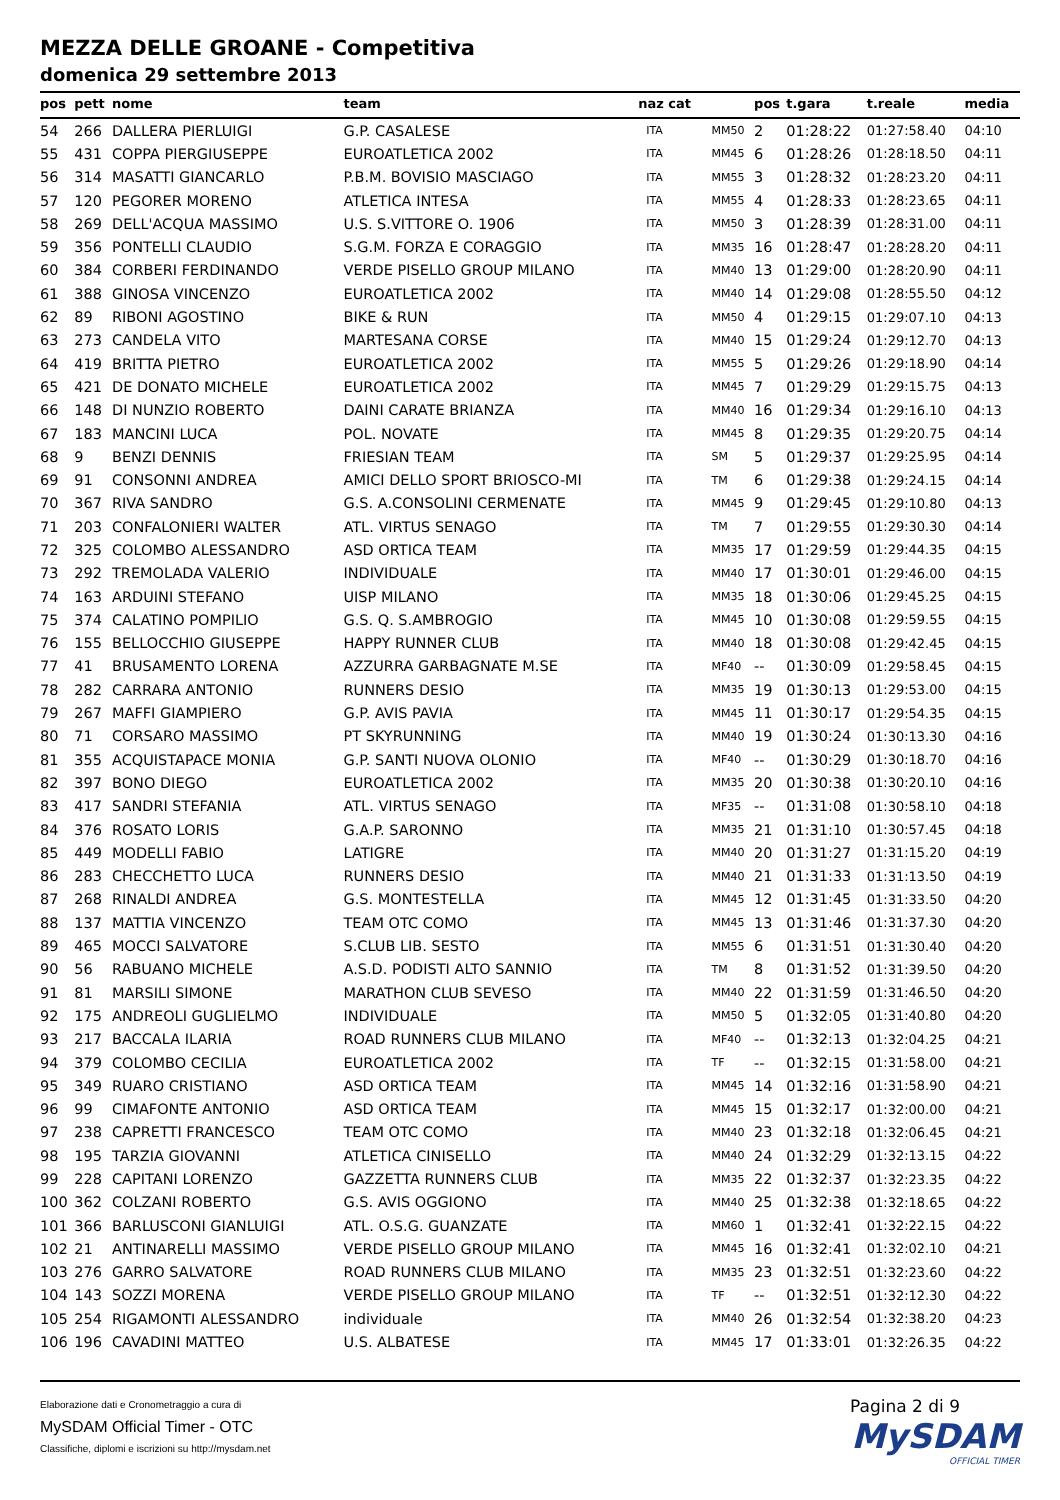MEZZA DELLE GROANE - Competitiva
domenica 29 settembre 2013
| pos | pett | nome | team | naz cat | | pos | t.gara | t.reale | media |
| --- | --- | --- | --- | --- | --- | --- | --- | --- | --- |
| 54 | 266 | DALLERA PIERLUIGI | G.P. CASALESE | ITA | MM50 | 2 | 01:28:22 | 01:27:58.40 | 04:10 |
| 55 | 431 | COPPA PIERGIUSEPPE | EUROATLETICA 2002 | ITA | MM45 | 6 | 01:28:26 | 01:28:18.50 | 04:11 |
| 56 | 314 | MASATTI GIANCARLO | P.B.M. BOVISIO MASCIAGO | ITA | MM55 | 3 | 01:28:32 | 01:28:23.20 | 04:11 |
| 57 | 120 | PEGORER MORENO | ATLETICA INTESA | ITA | MM55 | 4 | 01:28:33 | 01:28:23.65 | 04:11 |
| 58 | 269 | DELL'ACQUA MASSIMO | U.S. S.VITTORE O. 1906 | ITA | MM50 | 3 | 01:28:39 | 01:28:31.00 | 04:11 |
| 59 | 356 | PONTELLI CLAUDIO | S.G.M. FORZA E CORAGGIO | ITA | MM35 | 16 | 01:28:47 | 01:28:28.20 | 04:11 |
| 60 | 384 | CORBERI FERDINANDO | VERDE PISELLO GROUP MILANO | ITA | MM40 | 13 | 01:29:00 | 01:28:20.90 | 04:11 |
| 61 | 388 | GINOSA VINCENZO | EUROATLETICA 2002 | ITA | MM40 | 14 | 01:29:08 | 01:28:55.50 | 04:12 |
| 62 | 89 | RIBONI AGOSTINO | BIKE & RUN | ITA | MM50 | 4 | 01:29:15 | 01:29:07.10 | 04:13 |
| 63 | 273 | CANDELA VITO | MARTESANA CORSE | ITA | MM40 | 15 | 01:29:24 | 01:29:12.70 | 04:13 |
| 64 | 419 | BRITTA PIETRO | EUROATLETICA 2002 | ITA | MM55 | 5 | 01:29:26 | 01:29:18.90 | 04:14 |
| 65 | 421 | DE DONATO MICHELE | EUROATLETICA 2002 | ITA | MM45 | 7 | 01:29:29 | 01:29:15.75 | 04:13 |
| 66 | 148 | DI NUNZIO ROBERTO | DAINI CARATE BRIANZA | ITA | MM40 | 16 | 01:29:34 | 01:29:16.10 | 04:13 |
| 67 | 183 | MANCINI LUCA | POL. NOVATE | ITA | MM45 | 8 | 01:29:35 | 01:29:20.75 | 04:14 |
| 68 | 9 | BENZI DENNIS | FRIESIAN TEAM | ITA | SM | 5 | 01:29:37 | 01:29:25.95 | 04:14 |
| 69 | 91 | CONSONNI ANDREA | AMICI DELLO SPORT BRIOSCO-MI | ITA | TM | 6 | 01:29:38 | 01:29:24.15 | 04:14 |
| 70 | 367 | RIVA SANDRO | G.S. A.CONSOLINI CERMENATE | ITA | MM45 | 9 | 01:29:45 | 01:29:10.80 | 04:13 |
| 71 | 203 | CONFALONIERI WALTER | ATL. VIRTUS SENAGO | ITA | TM | 7 | 01:29:55 | 01:29:30.30 | 04:14 |
| 72 | 325 | COLOMBO ALESSANDRO | ASD ORTICA TEAM | ITA | MM35 | 17 | 01:29:59 | 01:29:44.35 | 04:15 |
| 73 | 292 | TREMOLADA VALERIO | INDIVIDUALE | ITA | MM40 | 17 | 01:30:01 | 01:29:46.00 | 04:15 |
| 74 | 163 | ARDUINI STEFANO | UISP MILANO | ITA | MM35 | 18 | 01:30:06 | 01:29:45.25 | 04:15 |
| 75 | 374 | CALATINO POMPILIO | G.S. Q. S.AMBROGIO | ITA | MM45 | 10 | 01:30:08 | 01:29:59.55 | 04:15 |
| 76 | 155 | BELLOCCHIO GIUSEPPE | HAPPY RUNNER CLUB | ITA | MM40 | 18 | 01:30:08 | 01:29:42.45 | 04:15 |
| 77 | 41 | BRUSAMENTO LORENA | AZZURRA GARBAGNATE M.SE | ITA | MF40 | -- | 01:30:09 | 01:29:58.45 | 04:15 |
| 78 | 282 | CARRARA ANTONIO | RUNNERS DESIO | ITA | MM35 | 19 | 01:30:13 | 01:29:53.00 | 04:15 |
| 79 | 267 | MAFFI GIAMPIERO | G.P. AVIS PAVIA | ITA | MM45 | 11 | 01:30:17 | 01:29:54.35 | 04:15 |
| 80 | 71 | CORSARO MASSIMO | PT SKYRUNNING | ITA | MM40 | 19 | 01:30:24 | 01:30:13.30 | 04:16 |
| 81 | 355 | ACQUISTAPACE MONIA | G.P. SANTI NUOVA OLONIO | ITA | MF40 | -- | 01:30:29 | 01:30:18.70 | 04:16 |
| 82 | 397 | BONO DIEGO | EUROATLETICA 2002 | ITA | MM35 | 20 | 01:30:38 | 01:30:20.10 | 04:16 |
| 83 | 417 | SANDRI STEFANIA | ATL. VIRTUS SENAGO | ITA | MF35 | -- | 01:31:08 | 01:30:58.10 | 04:18 |
| 84 | 376 | ROSATO LORIS | G.A.P. SARONNO | ITA | MM35 | 21 | 01:31:10 | 01:30:57.45 | 04:18 |
| 85 | 449 | MODELLI FABIO | LATIGRE | ITA | MM40 | 20 | 01:31:27 | 01:31:15.20 | 04:19 |
| 86 | 283 | CHECCHETTO LUCA | RUNNERS DESIO | ITA | MM40 | 21 | 01:31:33 | 01:31:13.50 | 04:19 |
| 87 | 268 | RINALDI ANDREA | G.S. MONTESTELLA | ITA | MM45 | 12 | 01:31:45 | 01:31:33.50 | 04:20 |
| 88 | 137 | MATTIA VINCENZO | TEAM OTC COMO | ITA | MM45 | 13 | 01:31:46 | 01:31:37.30 | 04:20 |
| 89 | 465 | MOCCI SALVATORE | S.CLUB LIB. SESTO | ITA | MM55 | 6 | 01:31:51 | 01:31:30.40 | 04:20 |
| 90 | 56 | RABUANO MICHELE | A.S.D. PODISTI ALTO SANNIO | ITA | TM | 8 | 01:31:52 | 01:31:39.50 | 04:20 |
| 91 | 81 | MARSILI SIMONE | MARATHON CLUB SEVESO | ITA | MM40 | 22 | 01:31:59 | 01:31:46.50 | 04:20 |
| 92 | 175 | ANDREOLI GUGLIELMO | INDIVIDUALE | ITA | MM50 | 5 | 01:32:05 | 01:31:40.80 | 04:20 |
| 93 | 217 | BACCALA ILARIA | ROAD RUNNERS CLUB MILANO | ITA | MF40 | -- | 01:32:13 | 01:32:04.25 | 04:21 |
| 94 | 379 | COLOMBO CECILIA | EUROATLETICA 2002 | ITA | TF | -- | 01:32:15 | 01:31:58.00 | 04:21 |
| 95 | 349 | RUARO CRISTIANO | ASD ORTICA TEAM | ITA | MM45 | 14 | 01:32:16 | 01:31:58.90 | 04:21 |
| 96 | 99 | CIMAFONTE ANTONIO | ASD ORTICA TEAM | ITA | MM45 | 15 | 01:32:17 | 01:32:00.00 | 04:21 |
| 97 | 238 | CAPRETTI FRANCESCO | TEAM OTC COMO | ITA | MM40 | 23 | 01:32:18 | 01:32:06.45 | 04:21 |
| 98 | 195 | TARZIA GIOVANNI | ATLETICA CINISELLO | ITA | MM40 | 24 | 01:32:29 | 01:32:13.15 | 04:22 |
| 99 | 228 | CAPITANI LORENZO | GAZZETTA RUNNERS CLUB | ITA | MM35 | 22 | 01:32:37 | 01:32:23.35 | 04:22 |
| 100 | 362 | COLZANI ROBERTO | G.S. AVIS OGGIONO | ITA | MM40 | 25 | 01:32:38 | 01:32:18.65 | 04:22 |
| 101 | 366 | BARLUSCONI GIANLUIGI | ATL. O.S.G. GUANZATE | ITA | MM60 | 1 | 01:32:41 | 01:32:22.15 | 04:22 |
| 102 | 21 | ANTINARELLI MASSIMO | VERDE PISELLO GROUP MILANO | ITA | MM45 | 16 | 01:32:41 | 01:32:02.10 | 04:21 |
| 103 | 276 | GARRO SALVATORE | ROAD RUNNERS CLUB MILANO | ITA | MM35 | 23 | 01:32:51 | 01:32:23.60 | 04:22 |
| 104 | 143 | SOZZI MORENA | VERDE PISELLO GROUP MILANO | ITA | TF | -- | 01:32:51 | 01:32:12.30 | 04:22 |
| 105 | 254 | RIGAMONTI ALESSANDRO | individuale | ITA | MM40 | 26 | 01:32:54 | 01:32:38.20 | 04:23 |
| 106 | 196 | CAVADINI MATTEO | U.S. ALBATESE | ITA | MM45 | 17 | 01:33:01 | 01:32:26.35 | 04:22 |
Elaborazione dati e Cronometraggio a cura di
MySDAM Official Timer - OTC
Classifiche, diplomi e iscrizioni su http://mysdam.net
Pagina 2 di 9
MySDAM
OFFICIAL TIMER